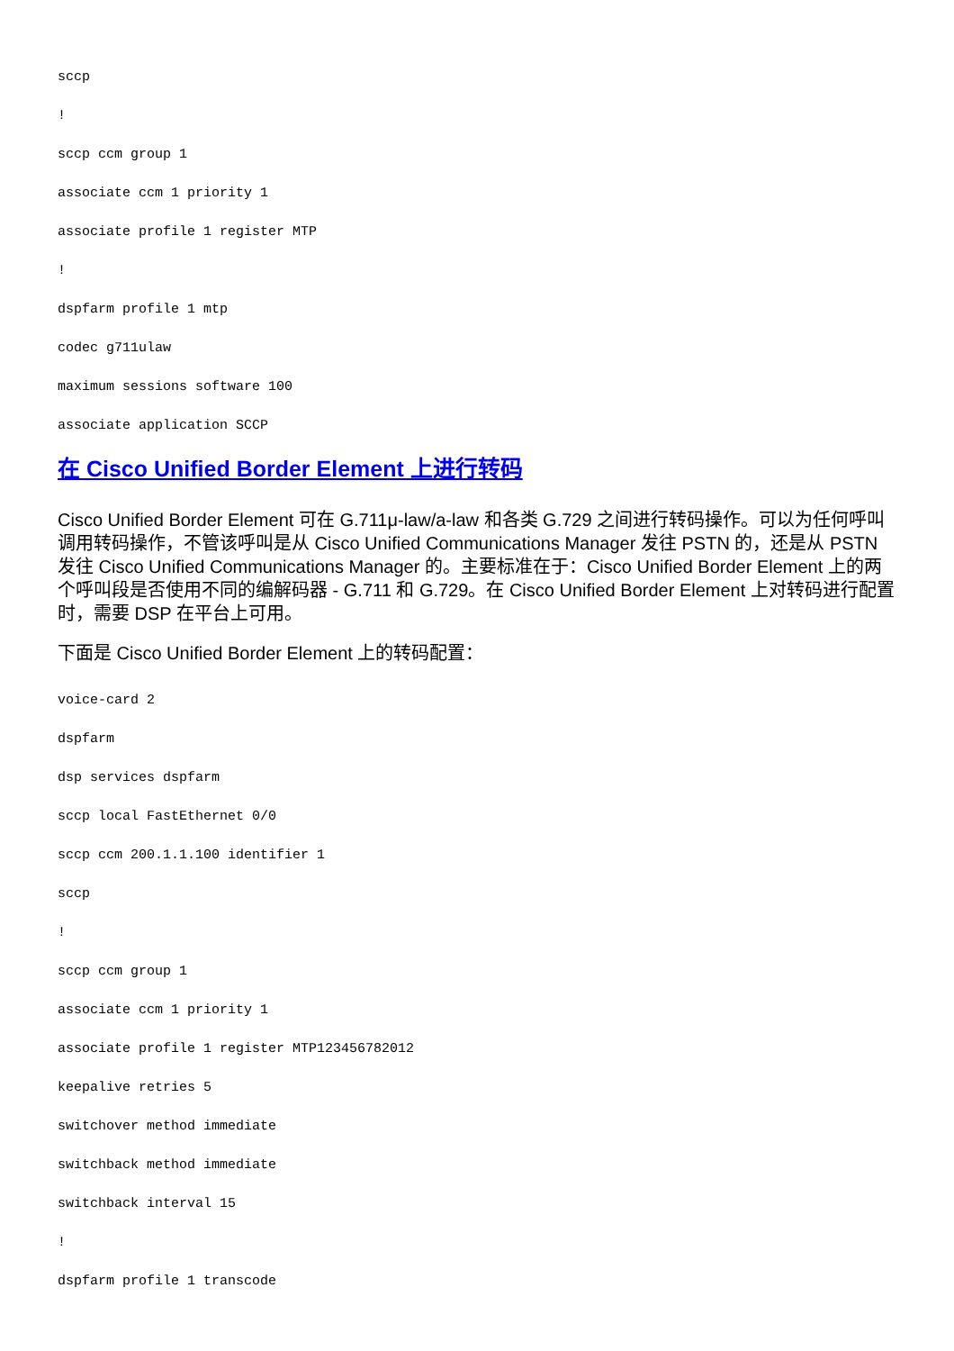sccp
!
sccp ccm group 1
associate ccm 1 priority 1
associate profile 1 register MTP
!
dspfarm profile 1 mtp
codec g711ulaw
maximum sessions software 100
associate application SCCP
在 Cisco Unified Border Element 上进行转码
Cisco Unified Border Element 可在 G.711μ-law/a-law 和各类 G.729 之间进行转码操作。可以为任何呼叫调用转码操作，不管该呼叫是从 Cisco Unified Communications Manager 发往 PSTN 的，还是从 PSTN 发往 Cisco Unified Communications Manager 的。主要标准在于：Cisco Unified Border Element 上的两个呼叫段是否使用不同的编解码器 - G.711 和 G.729。在 Cisco Unified Border Element 上对转码进行配置时，需要 DSP 在平台上可用。
下面是 Cisco Unified Border Element 上的转码配置：
voice-card 2
dspfarm
dsp services dspfarm
sccp local FastEthernet 0/0
sccp ccm 200.1.1.100 identifier 1
sccp
!
sccp ccm group 1
associate ccm 1 priority 1
associate profile 1 register MTP123456782012
keepalive retries 5
switchover method immediate
switchback method immediate
switchback interval 15
!
dspfarm profile 1 transcode